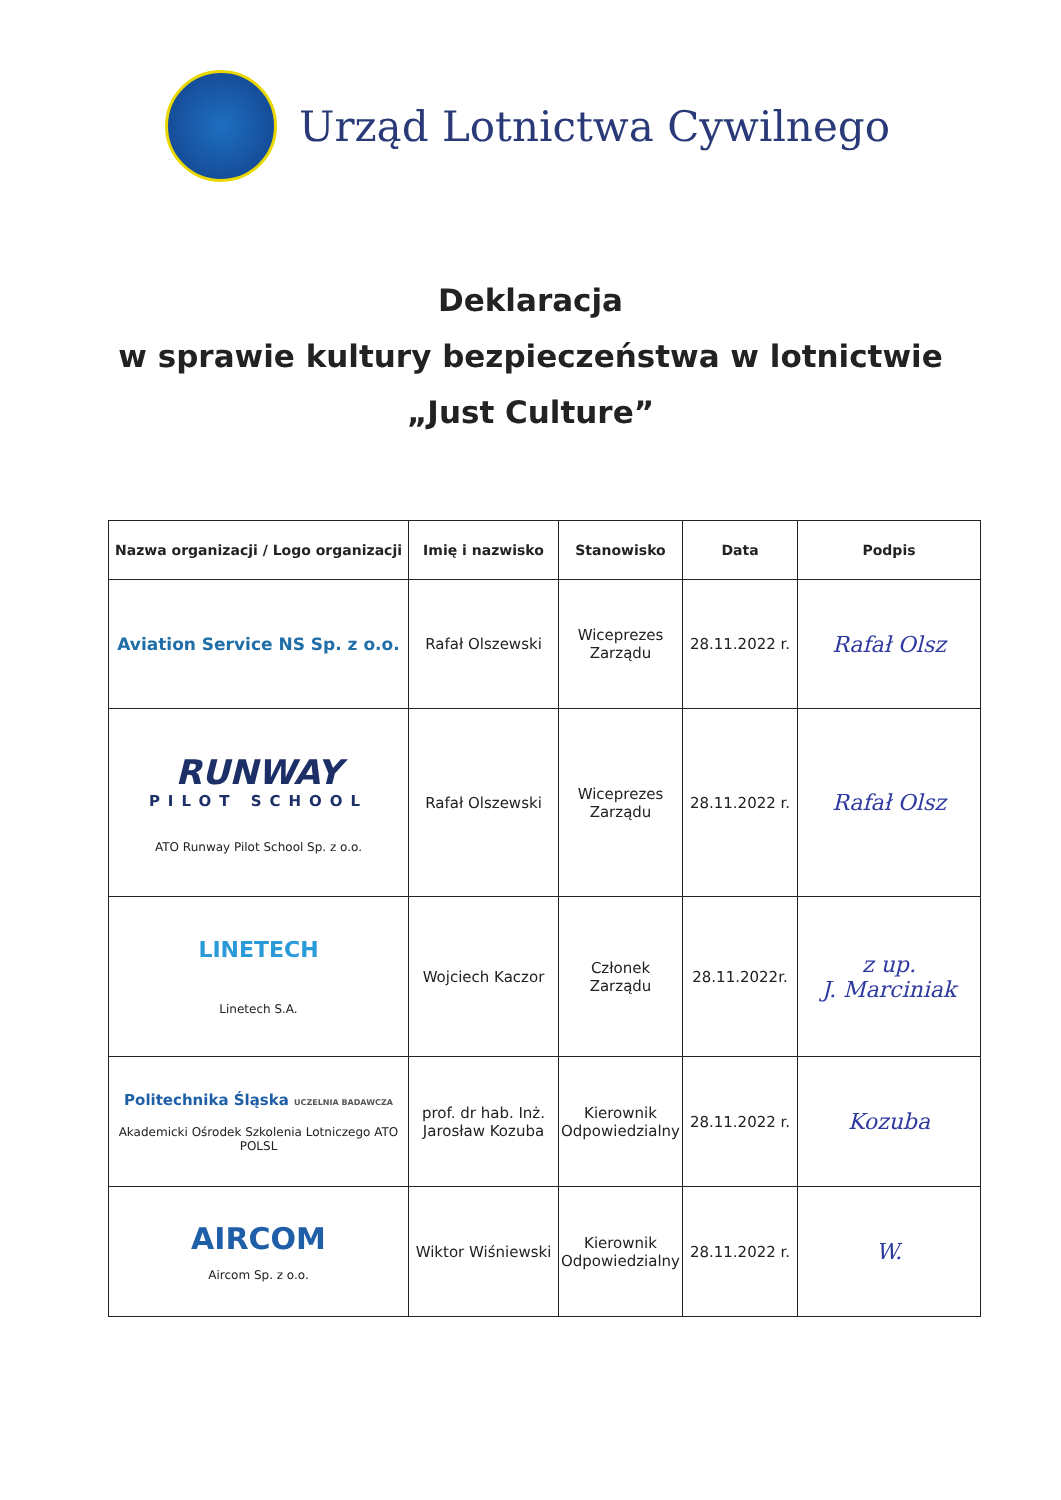Urząd Lotnictwa Cywilnego
Deklaracja
w sprawie kultury bezpieczeństwa w lotnictwie
„Just Culture”
| Nazwa organizacji / Logo organizacji | Imię i nazwisko | Stanowisko | Data | Podpis |
| --- | --- | --- | --- | --- |
| Aviation Service NS Sp. z o.o. | Rafał Olszewski | Wiceprezes Zarządu | 28.11.2022 r. | Rafał Olsz |
| RUNWAY PILOT SCHOOL ATO Runway Pilot School Sp. z o.o. | Rafał Olszewski | Wiceprezes Zarządu | 28.11.2022 r. | Rafał Olsz |
| LINETECH Linetech S.A. | Wojciech Kaczor | Członek Zarządu | 28.11.2022r. | z up. J. Marciniak |
| Politechnika Śląska UCZELNIA BADAWCZA Akademicki Ośrodek Szkolenia Lotniczego ATO POLSL | prof. dr hab. Inż. Jarosław Kozuba | Kierownik Odpowiedzialny | 28.11.2022 r. | Kozuba |
| AIRCOM Aircom Sp. z o.o. | Wiktor Wiśniewski | Kierownik Odpowiedzialny | 28.11.2022 r. | W. |